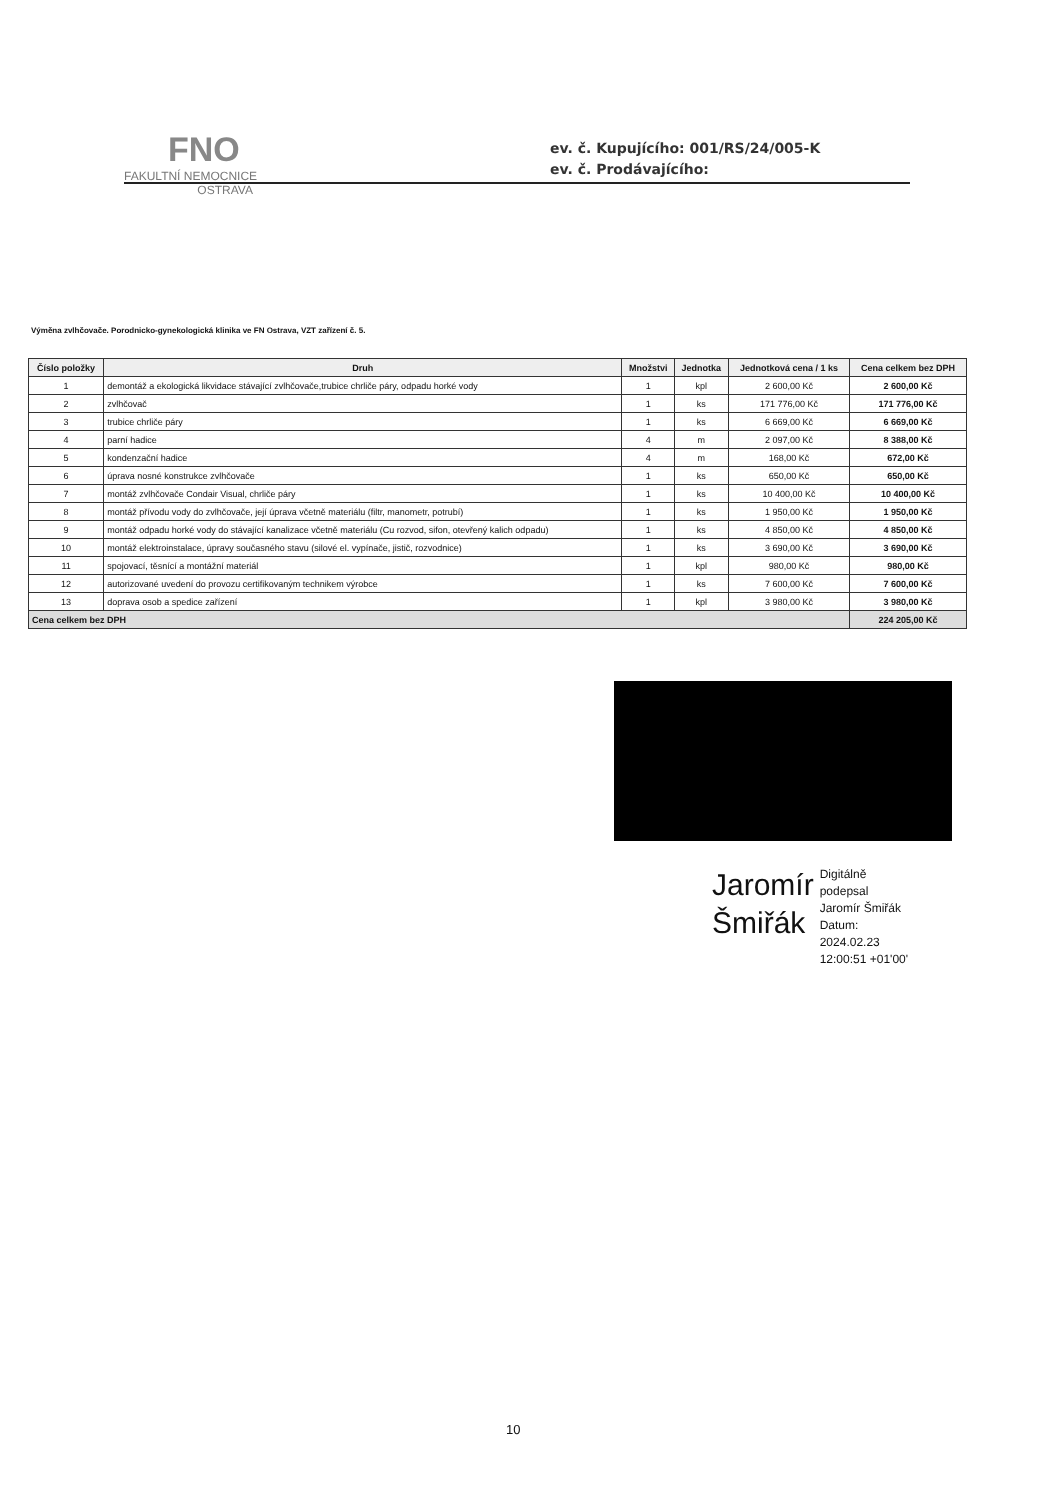FNO
FAKULTNÍ NEMOCNICE
OSTRAVA
ev. č. Kupujícího: 001/RS/24/005-K
ev. č. Prodávajícího:
Výměna zvlhčovače. Porodnicko-gynekologická klinika ve FN Ostrava, VZT zařízení č. 5.
| Číslo položky | Druh | Množstvi | Jednotka | Jednotková cena / 1 ks | Cena celkem bez DPH |
| --- | --- | --- | --- | --- | --- |
| 1 | demontáž a ekologická likvidace stávající zvlhčovače,trubice chrliče páry, odpadu horké vody | 1 | kpl | 2 600,00 Kč | 2 600,00 Kč |
| 2 | zvlhčovač | 1 | ks | 171 776,00 Kč | 171 776,00 Kč |
| 3 | trubice chrliče páry | 1 | ks | 6 669,00 Kč | 6 669,00 Kč |
| 4 | parní hadice | 4 | m | 2 097,00 Kč | 8 388,00 Kč |
| 5 | kondenzační hadice | 4 | m | 168,00 Kč | 672,00 Kč |
| 6 | úprava nosné konstrukce zvlhčovače | 1 | ks | 650,00 Kč | 650,00 Kč |
| 7 | montáž zvlhčovače Condair Visual, chrliče páry | 1 | ks | 10 400,00 Kč | 10 400,00 Kč |
| 8 | montáž přívodu vody do zvlhčovače, její úprava včetně materiálu (filtr, manometr, potrubí) | 1 | ks | 1 950,00 Kč | 1 950,00 Kč |
| 9 | montáž odpadu horké vody do stávající kanalizace včetně materiálu (Cu rozvod, sifon, otevřený kalich odpadu) | 1 | ks | 4 850,00 Kč | 4 850,00 Kč |
| 10 | montáž elektroinstalace, úpravy současného stavu (silové el. vypínače, jistič, rozvodnice) | 1 | ks | 3 690,00 Kč | 3 690,00 Kč |
| 11 | spojovací, těsnící a montážní materiál | 1 | kpl | 980,00 Kč | 980,00 Kč |
| 12 | autorizované uvedení do provozu certifikovaným technikem výrobce | 1 | ks | 7 600,00 Kč | 7 600,00 Kč |
| 13 | doprava osob a spedice zařízení | 1 | kpl | 3 980,00 Kč | 3 980,00 Kč |
| Cena celkem bez DPH | | | | | 224 205,00 Kč |
Jaromír
Šmiřák
Digitálně
podepsal
Jaromír Šmiřák
Datum:
2024.02.23
12:00:51 +01'00'
10